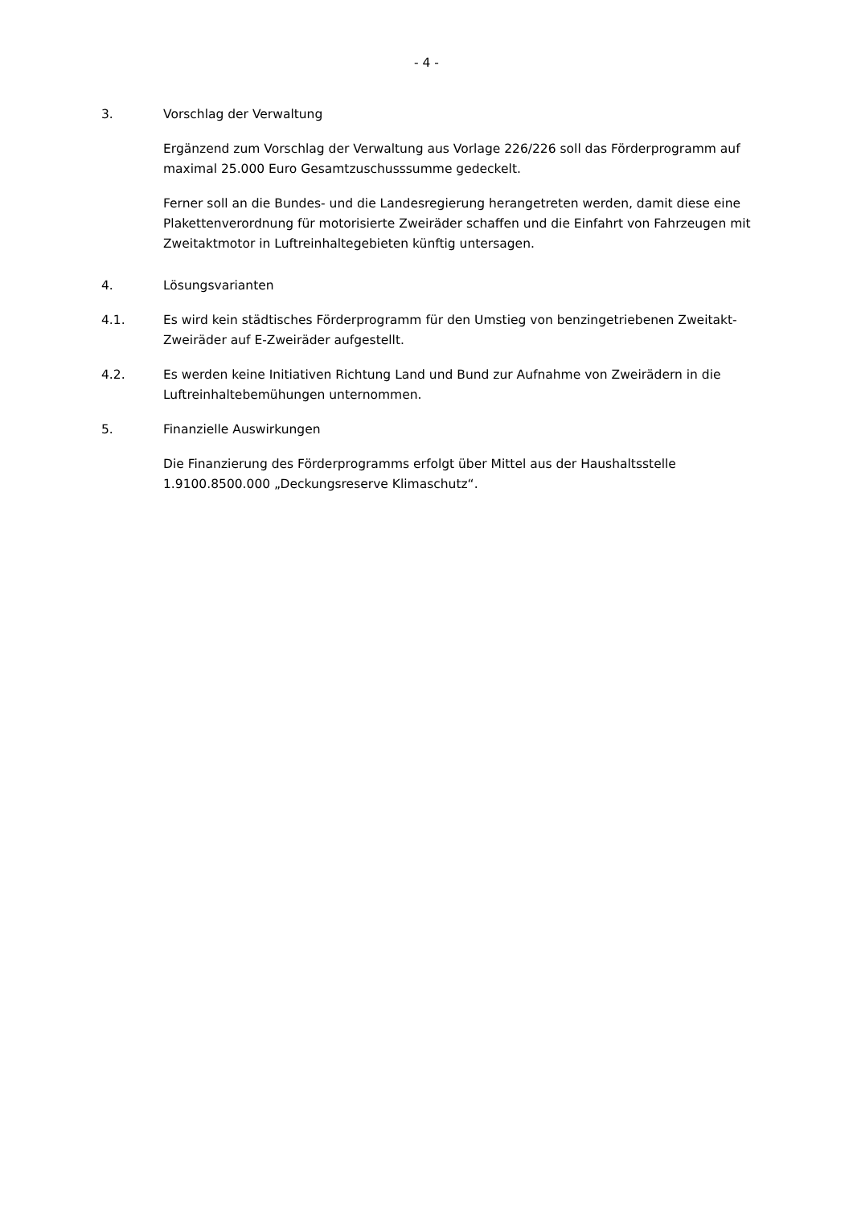- 4 -
3. Vorschlag der Verwaltung
Ergänzend zum Vorschlag der Verwaltung aus Vorlage 226/226 soll das Förderprogramm auf maximal 25.000 Euro Gesamtzuschusssumme gedeckelt.
Ferner soll an die Bundes- und die Landesregierung herangetreten werden, damit diese eine Plakettenverordnung für motorisierte Zweiräder schaffen und die Einfahrt von Fahrzeugen mit Zweitaktmotor in Luftreinhaltegebieten künftig untersagen.
4. Lösungsvarianten
4.1. Es wird kein städtisches Förderprogramm für den Umstieg von benzingetriebenen Zweitakt-Zweiräder auf E-Zweiräder aufgestellt.
4.2. Es werden keine Initiativen Richtung Land und Bund zur Aufnahme von Zweirädern in die Luftreinhaltebemühungen unternommen.
5. Finanzielle Auswirkungen
Die Finanzierung des Förderprogramms erfolgt über Mittel aus der Haushaltsstelle 1.9100.8500.000 „Deckungsreserve Klimaschutz“.